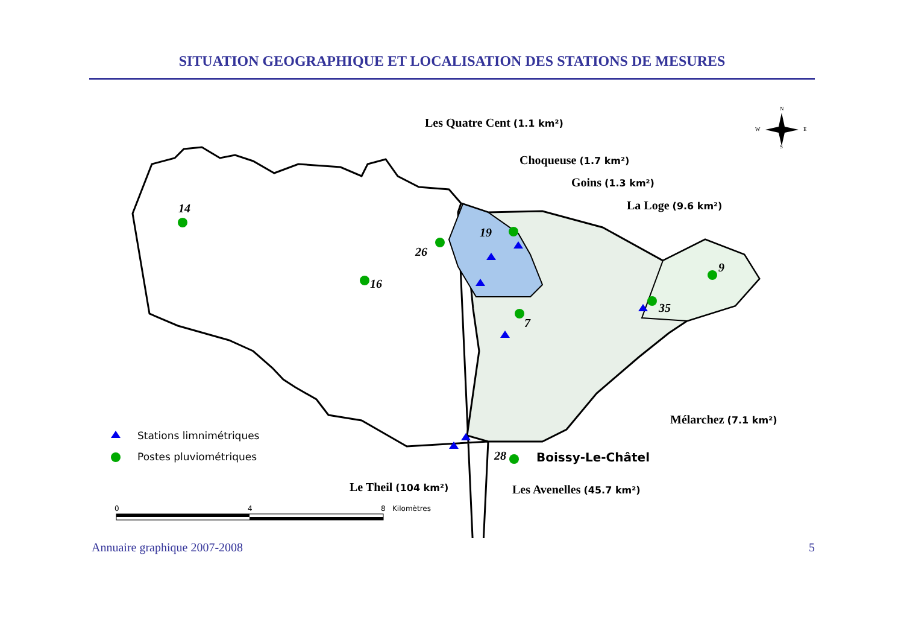SITUATION GEOGRAPHIQUE ET LOCALISATION DES STATIONS DE MESURES
14
16
26
19
7
9
35
28
Les Quatre Cent (1.1 km²)
Choqueuse (1.7 km²)
Goins (1.3 km²)
La Loge (9.6 km²)
Mélarchez (7.1 km²)
Le Theil (104 km²)
Les Avenelles (45.7 km²)
Boissy-Le-Châtel
Stations limnimétriques
Postes pluviométriques
0
4
8
Kilomètres
N
W
E
S
Annuaire graphique 2007-2008 5